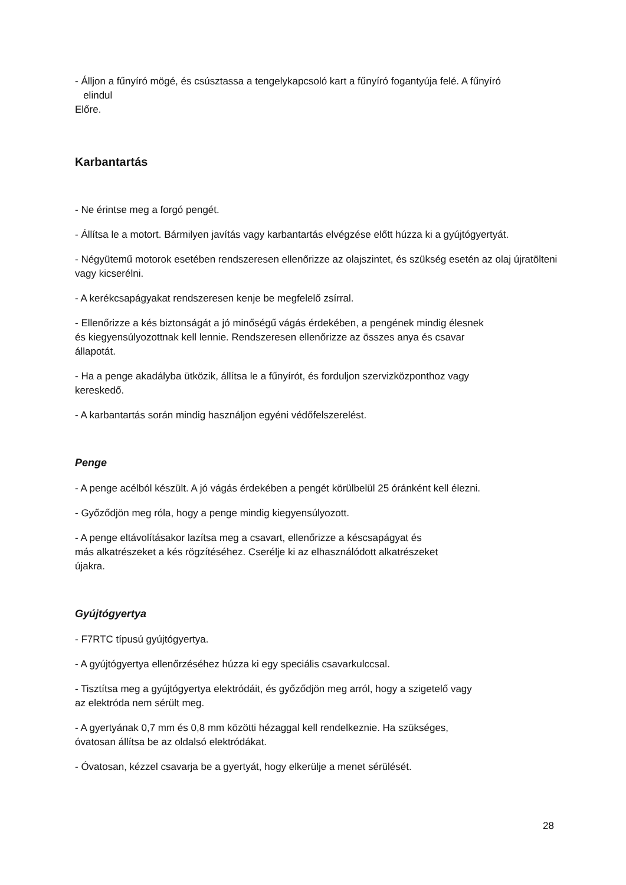- Álljon a fűnyíró mögé, és csúsztassa a tengelykapcsoló kart a fűnyíró fogantyúja felé. A fűnyíró
elindul
Előre.
Karbantartás
- Ne érintse meg a forgó pengét.
- Állítsa le a motort. Bármilyen javítás vagy karbantartás elvégzése előtt húzza ki a gyújtógyertyát.
- Négyütemű motorok esetében rendszeresen ellenőrizze az olajszintet, és szükség esetén az olaj újratölteni vagy kicserélni.
- A kerékcsapágyakat rendszeresen kenje be megfelelő zsírral.
- Ellenőrizze a kés biztonságát a jó minőségű vágás érdekében, a pengének mindig élesnek
és kiegyensúlyozottnak kell lennie. Rendszeresen ellenőrizze az összes anya és csavar
állapotát.
- Ha a penge akadályba ütközik, állítsa le a fűnyírót, és forduljon szervizközponthoz vagy
kereskedő.
- A karbantartás során mindig használjon egyéni védőfelszerelést.
Penge
- A penge acélból készült. A jó vágás érdekében a pengét körülbelül 25 óránként kell élezni.
- Győződjön meg róla, hogy a penge mindig kiegyensúlyozott.
- A penge eltávolításakor lazítsa meg a csavart, ellenőrizze a késcsapágyat és
más alkatrészeket a kés rögzítéséhez. Cserélje ki az elhasználódott alkatrészeket
újakra.
Gyújtógyertya
- F7RTC típusú gyújtógyertya.
- A gyújtógyertya ellenőrzéséhez húzza ki egy speciális csavarkulccsal.
- Tisztítsa meg a gyújtógyertya elektródáit, és győződjön meg arról, hogy a szigetelő vagy
az elektróda nem sérült meg.
- A gyertyának 0,7 mm és 0,8 mm közötti hézaggal kell rendelkeznie. Ha szükséges,
óvatosan állítsa be az oldalsó elektródákat.
- Óvatosan, kézzel csavarja be a gyertyát, hogy elkerülje a menet sérülését.
28